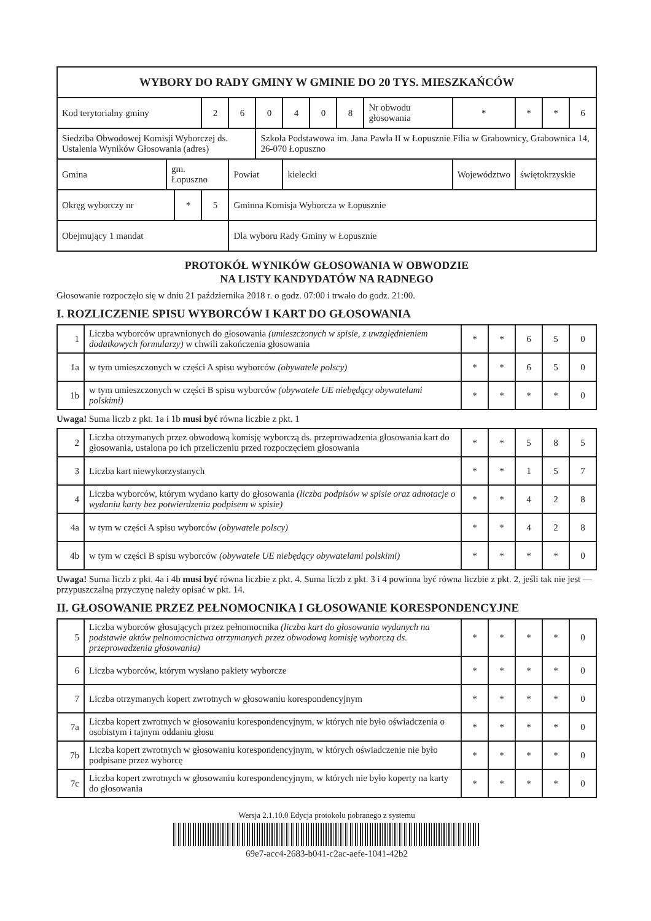| WYBORY DO RADY GMINY W GMINIE DO 20 TYS. MIESZKAŃCÓW | | | | | | | | | | | | | |
| Kod terytorialny gminy | | | 2 | 6 | 0 | 4 | 0 | 8 | Nr obwodu głosowania | * | * | * | 6 |
| Siedziba Obwodowej Komisji Wyborczej ds. Ustalenia Wyników Głosowania (adres) | | | | | Szkoła Podstawowa im. Jana Pawła II w Łopusznie Filia w Grabownicy, Grabownica 14, 26-070 Łopuszno | | | | | | | | |
| Gmina | gm. Łopuszno | | | Powiat | | kielecki | | | | Województwo | świętokrzyskie | | |
| Okręg wyborczy nr | | * | 5 | Gminna Komisja Wyborcza w Łopusznie | | | | | | | | | |
| Obejmujący 1 mandat | | | | Dla wyboru Rady Gminy w Łopusznie | | | | | | | | | |
PROTOKÓŁ WYNIKÓW GŁOSOWANIA W OBWODZIE
NA LISTY KANDYDATÓW NA RADNEGO
Głosowanie rozpoczęło się w dniu 21 października 2018 r. o godz. 07:00 i trwało do godz. 21:00.
I. ROZLICZENIE SPISU WYBORCÓW I KART DO GŁOSOWANIA
| 1 | Liczba wyborców uprawnionych do głosowania (umieszczonych w spisie, z uwzględnieniem dodatkowych formularzy) w chwili zakończenia głosowania | * | * | 6 | 5 | 0 |
| 1a | w tym umieszczonych w części A spisu wyborców (obywatele polscy) | * | * | 6 | 5 | 0 |
| 1b | w tym umieszczonych w części B spisu wyborców (obywatele UE niebędący obywatelami polskimi) | * | * | * | * | 0 |
Uwaga! Suma liczb z pkt. 1a i 1b musi być równa liczbie z pkt. 1
| 2 | Liczba otrzymanych przez obwodową komisję wyborczą ds. przeprowadzenia głosowania kart do głosowania, ustalona po ich przeliczeniu przed rozpoczęciem głosowania | * | * | 5 | 8 | 5 |
| 3 | Liczba kart niewykorzystanych | * | * | 1 | 5 | 7 |
| 4 | Liczba wyborców, którym wydano karty do głosowania (liczba podpisów w spisie oraz adnotacje o wydaniu karty bez potwierdzenia podpisem w spisie) | * | * | 4 | 2 | 8 |
| 4a | w tym w części A spisu wyborców (obywatele polscy) | * | * | 4 | 2 | 8 |
| 4b | w tym w części B spisu wyborców (obywatele UE niebędący obywatelami polskimi) | * | * | * | * | 0 |
Uwaga! Suma liczb z pkt. 4a i 4b musi być równa liczbie z pkt. 4. Suma liczb z pkt. 3 i 4 powinna być równa liczbie z pkt. 2, jeśli tak nie jest — przypuszczalną przyczynę należy opisać w pkt. 14.
II. GŁOSOWANIE PRZEZ PEŁNOMOCNIKA I GŁOSOWANIE KORESPONDENCYJNE
| 5 | Liczba wyborców głosujących przez pełnomocnika (liczba kart do głosowania wydanych na podstawie aktów pełnomocnictwa otrzymanych przez obwodową komisję wyborczą ds. przeprowadzenia głosowania) | * | * | * | * | 0 |
| 6 | Liczba wyborców, którym wysłano pakiety wyborcze | * | * | * | * | 0 |
| 7 | Liczba otrzymanych kopert zwrotnych w głosowaniu korespondencyjnym | * | * | * | * | 0 |
| 7a | Liczba kopert zwrotnych w głosowaniu korespondencyjnym, w których nie było oświadczenia o osobistym i tajnym oddaniu głosu | * | * | * | * | 0 |
| 7b | Liczba kopert zwrotnych w głosowaniu korespondencyjnym, w których oświadczenie nie było podpisane przez wyborcę | * | * | * | * | 0 |
| 7c | Liczba kopert zwrotnych w głosowaniu korespondencyjnym, w których nie było koperty na karty do głosowania | * | * | * | * | 0 |
Wersja 2.1.10.0 Edycja protokołu pobranego z systemu
69e7-acc4-2683-b041-c2ac-aefe-1041-42b2